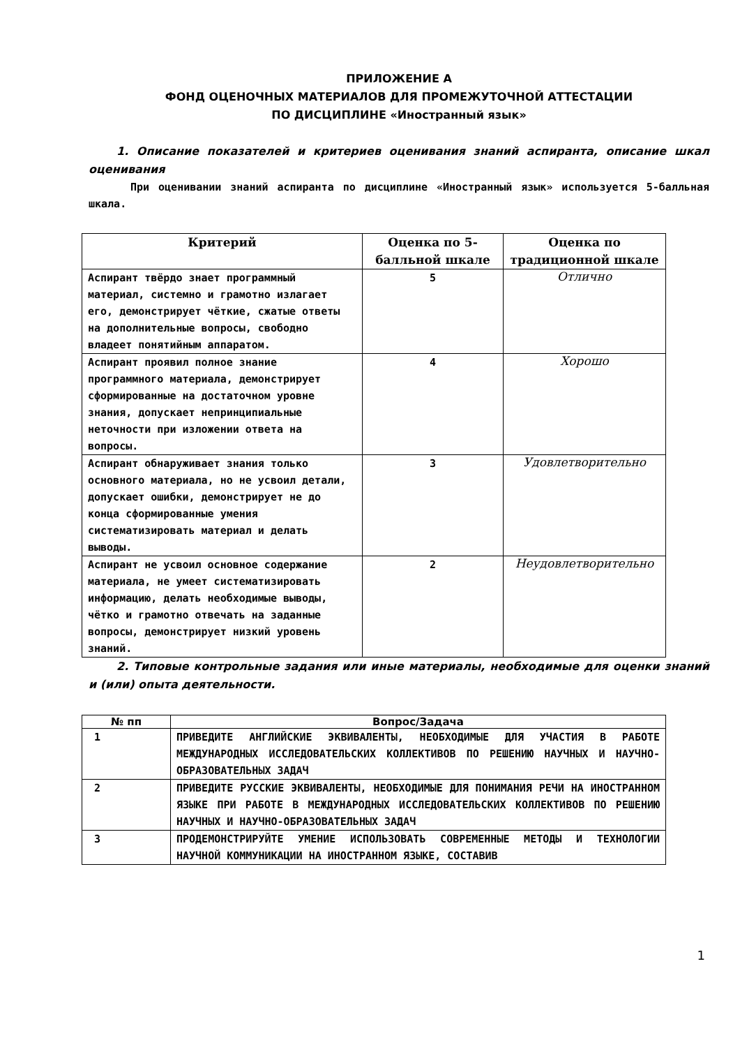ПРИЛОЖЕНИЕ А
ФОНД ОЦЕНОЧНЫХ МАТЕРИАЛОВ ДЛЯ ПРОМЕЖУТОЧНОЙ АТТЕСТАЦИИ
ПО ДИСЦИПЛИНЕ «Иностранный язык»
1. Описание показателей и критериев оценивания знаний аспиранта, описание шкал оценивания
При оценивании знаний аспиранта по дисциплине «Иностранный язык» используется 5-балльная шкала.
| Критерий | Оценка по 5-балльной шкале | Оценка по традиционной шкале |
| --- | --- | --- |
| Аспирант твёрдо знает программный материал, системно и грамотно излагает его, демонстрирует чёткие, сжатые ответы на дополнительные вопросы, свободно владеет понятийным аппаратом. | 5 | Отлично |
| Аспирант проявил полное знание программного материала, демонстрирует сформированные на достаточном уровне знания, допускает непринципиальные неточности при изложении ответа на вопросы. | 4 | Хорошо |
| Аспирант обнаруживает знания только основного материала, но не усвоил детали, допускает ошибки, демонстрирует не до конца сформированные умения систематизировать материал и делать выводы. | 3 | Удовлетворительно |
| Аспирант не усвоил основное содержание материала, не умеет систематизировать информацию, делать необходимые выводы, чётко и грамотно отвечать на заданные вопросы, демонстрирует низкий уровень знаний. | 2 | Неудовлетворительно |
2. Типовые контрольные задания или иные материалы, необходимые для оценки знаний и (или) опыта деятельности.
| № пп | Вопрос/Задача |
| --- | --- |
| 1 | ПРИВЕДИТЕ АНГЛИЙСКИЕ ЭКВИВАЛЕНТЫ, НЕОБХОДИМЫЕ ДЛЯ УЧАСТИЯ В РАБОТЕ МЕЖДУНАРОДНЫХ ИССЛЕДОВАТЕЛЬСКИХ КОЛЛЕКТИВОВ ПО РЕШЕНИЮ НАУЧНЫХ И НАУЧНО-ОБРАЗОВАТЕЛЬНЫХ ЗАДАЧ |
| 2 | ПРИВЕДИТЕ РУССКИЕ ЭКВИВАЛЕНТЫ, НЕОБХОДИМЫЕ ДЛЯ ПОНИМАНИЯ РЕЧИ НА ИНОСТРАННОМ ЯЗЫКЕ ПРИ РАБОТЕ В МЕЖДУНАРОДНЫХ ИССЛЕДОВАТЕЛЬСКИХ КОЛЛЕКТИВОВ ПО РЕШЕНИЮ НАУЧНЫХ И НАУЧНО-ОБРАЗОВАТЕЛЬНЫХ ЗАДАЧ |
| 3 | ПРОДЕМОНСТРИРУЙТЕ УМЕНИЕ ИСПОЛЬЗОВАТЬ СОВРЕМЕННЫЕ МЕТОДЫ И ТЕХНОЛОГИИ НАУЧНОЙ КОММУНИКАЦИИ НА ИНОСТРАННОМ ЯЗЫКЕ, СОСТАВИВ |
1